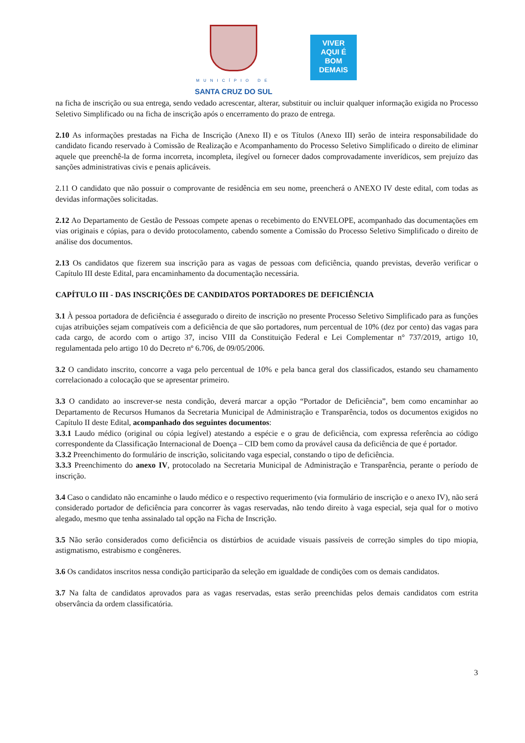MUNICÍPIO DE
SANTA CRUZ DO SUL
VIVER
AQUI É
BOM
DEMAIS
na ficha de inscrição ou sua entrega, sendo vedado acrescentar, alterar, substituir ou incluir qualquer informação exigida no Processo Seletivo Simplificado ou na ficha de inscrição após o encerramento do prazo de entrega.
2.10 As informações prestadas na Ficha de Inscrição (Anexo II) e os Títulos (Anexo III) serão de inteira responsabilidade do candidato ficando reservado à Comissão de Realização e Acompanhamento do Processo Seletivo Simplificado o direito de eliminar aquele que preenchê-la de forma incorreta, incompleta, ilegível ou fornecer dados comprovadamente inverídicos, sem prejuízo das sanções administrativas civis e penais aplicáveis.
2.11 O candidato que não possuir o comprovante de residência em seu nome, preencherá o ANEXO IV deste edital, com todas as devidas informações solicitadas.
2.12 Ao Departamento de Gestão de Pessoas compete apenas o recebimento do ENVELOPE, acompanhado das documentações em vias originais e cópias, para o devido protocolamento, cabendo somente a Comissão do Processo Seletivo Simplificado o direito de análise dos documentos.
2.13 Os candidatos que fizerem sua inscrição para as vagas de pessoas com deficiência, quando previstas, deverão verificar o Capítulo III deste Edital, para encaminhamento da documentação necessária.
CAPÍTULO III - DAS INSCRIÇÕES DE CANDIDATOS PORTADORES DE DEFICIÊNCIA
3.1 À pessoa portadora de deficiência é assegurado o direito de inscrição no presente Processo Seletivo Simplificado para as funções cujas atribuições sejam compatíveis com a deficiência de que são portadores, num percentual de 10% (dez por cento) das vagas para cada cargo, de acordo com o artigo 37, inciso VIII da Constituição Federal e Lei Complementar n° 737/2019, artigo 10, regulamentada pelo artigo 10 do Decreto nº 6.706, de 09/05/2006.
3.2 O candidato inscrito, concorre a vaga pelo percentual de 10% e pela banca geral dos classificados, estando seu chamamento correlacionado a colocação que se apresentar primeiro.
3.3 O candidato ao inscrever-se nesta condição, deverá marcar a opção “Portador de Deficiência”, bem como encaminhar ao Departamento de Recursos Humanos da Secretaria Municipal de Administração e Transparência, todos os documentos exigidos no Capítulo II deste Edital, acompanhado dos seguintes documentos:
3.3.1 Laudo médico (original ou cópia legível) atestando a espécie e o grau de deficiência, com expressa referência ao código correspondente da Classificação Internacional de Doença – CID bem como da provável causa da deficiência de que é portador.
3.3.2 Preenchimento do formulário de inscrição, solicitando vaga especial, constando o tipo de deficiência.
3.3.3 Preenchimento do anexo IV, protocolado na Secretaria Municipal de Administração e Transparência, perante o período de inscrição.
3.4 Caso o candidato não encaminhe o laudo médico e o respectivo requerimento (via formulário de inscrição e o anexo IV), não será considerado portador de deficiência para concorrer às vagas reservadas, não tendo direito à vaga especial, seja qual for o motivo alegado, mesmo que tenha assinalado tal opção na Ficha de Inscrição.
3.5 Não serão considerados como deficiência os distúrbios de acuidade visuais passíveis de correção simples do tipo miopia, astigmatismo, estrabismo e congêneres.
3.6 Os candidatos inscritos nessa condição participarão da seleção em igualdade de condições com os demais candidatos.
3.7 Na falta de candidatos aprovados para as vagas reservadas, estas serão preenchidas pelos demais candidatos com estrita observância da ordem classificatória.
3